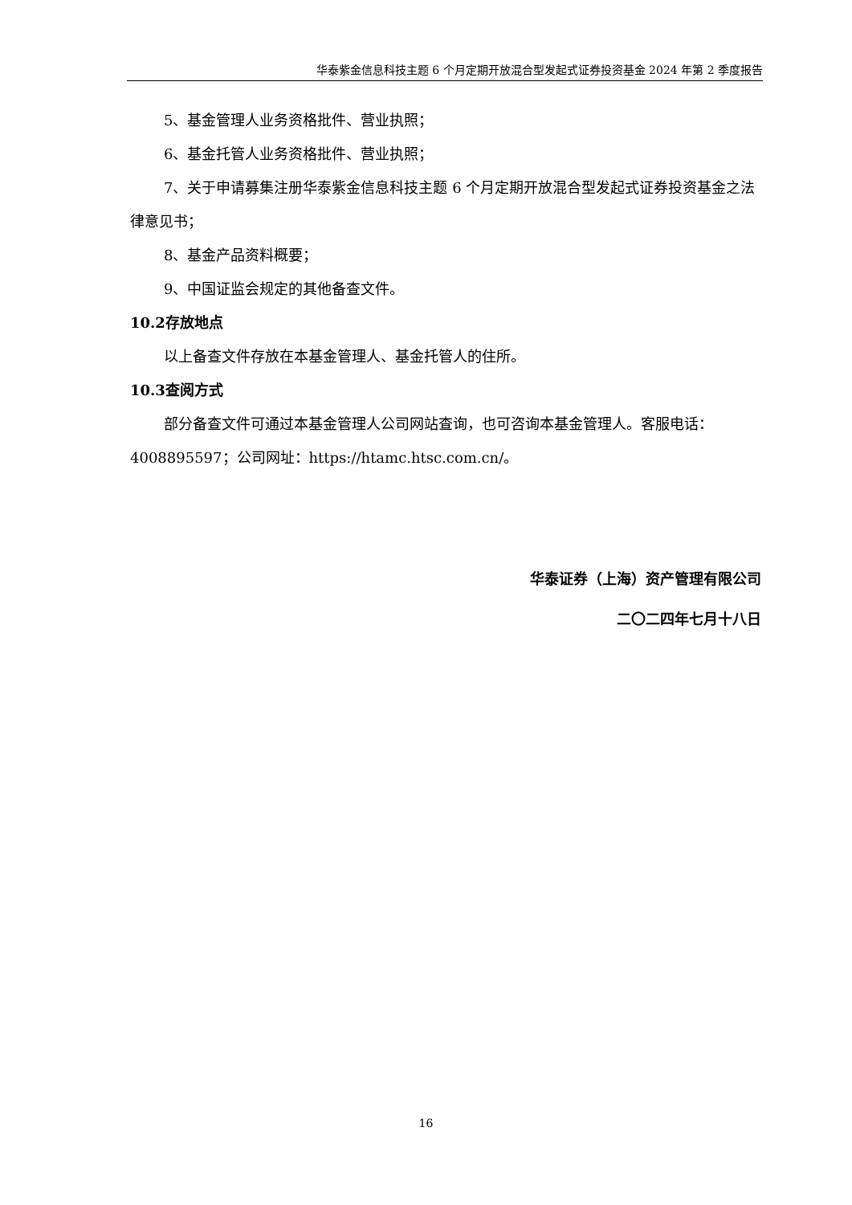华泰紫金信息科技主题 6 个月定期开放混合型发起式证券投资基金 2024 年第 2 季度报告
5、基金管理人业务资格批件、营业执照；
6、基金托管人业务资格批件、营业执照；
7、关于申请募集注册华泰紫金信息科技主题 6 个月定期开放混合型发起式证券投资基金之法律意见书；
8、基金产品资料概要；
9、中国证监会规定的其他备查文件。
10.2存放地点
以上备查文件存放在本基金管理人、基金托管人的住所。
10.3查阅方式
部分备查文件可通过本基金管理人公司网站查询，也可咨询本基金管理人。客服电话：4008895597；公司网址：https://htamc.htsc.com.cn/。
华泰证券（上海）资产管理有限公司
二〇二四年七月十八日
16